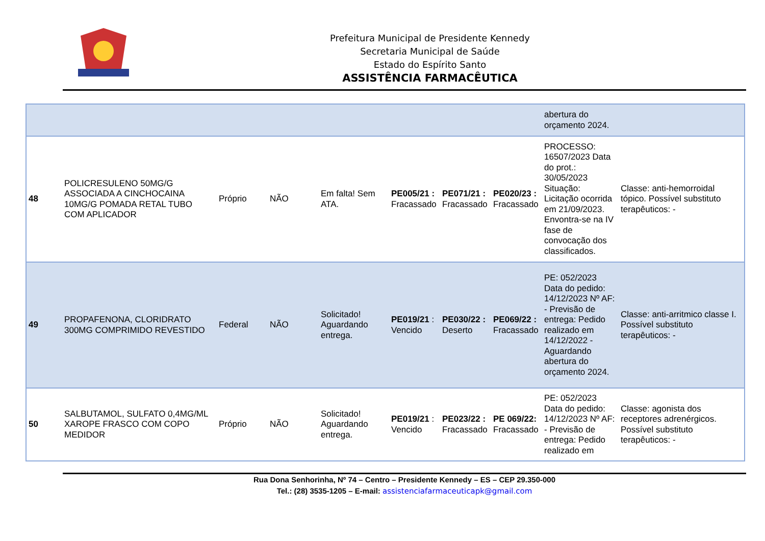Prefeitura Municipal de Presidente Kennedy
Secretaria Municipal de Saúde
Estado do Espírito Santo
ASSISTÊNCIA FARMACÊUTICA
| | | | | | | | | abertura do orçamento 2024. | |
| 48 | POLICRESULENO 50MG/G ASSOCIADA A CINCHOCAINA 10MG/G POMADA RETAL TUBO COM APLICADOR | Próprio | NÃO | Em falta! Sem ATA. | PE005/21 : Fracassado | PE071/21 : Fracassado | PE020/23 : Fracassado | PROCESSO: 16507/2023 Data do prot.: 30/05/2023 Situação: Licitação ocorrida em 21/09/2023. Envontra-se na IV fase de convocação dos classificados. | Classe: anti-hemorroidal tópico. Possível substituto terapêuticos: - |
| 49 | PROPAFENONA, CLORIDRATO 300MG COMPRIMIDO REVESTIDO | Federal | NÃO | Solicitado! Aguardando entrega. | PE019/21 : Vencido | PE030/22 : Deserto | PE069/22 : Fracassado | PE: 052/2023 Data do pedido: 14/12/2023 Nº AF: - Previsão de entrega: Pedido realizado em 14/12/2022 - Aguardando abertura do orçamento 2024. | Classe: anti-arritmico classe I. Possível substituto terapêuticos: - |
| 50 | SALBUTAMOL, SULFATO 0,4MG/ML XAROPE FRASCO COM COPO MEDIDOR | Próprio | NÃO | Solicitado! Aguardando entrega. | PE019/21 : Vencido | PE023/22 : Fracassado | PE 069/22: Fracassado | PE: 052/2023 Data do pedido: 14/12/2023 Nº AF: - Previsão de entrega: Pedido realizado em | Classe: agonista dos receptores adrenérgicos. Possível substituto terapêuticos: - |
Rua Dona Senhorinha, Nº 74 – Centro – Presidente Kennedy – ES – CEP 29.350-000
Tel.: (28) 3535-1205 – E-mail: assistenciafarmaceuticapk@gmail.com